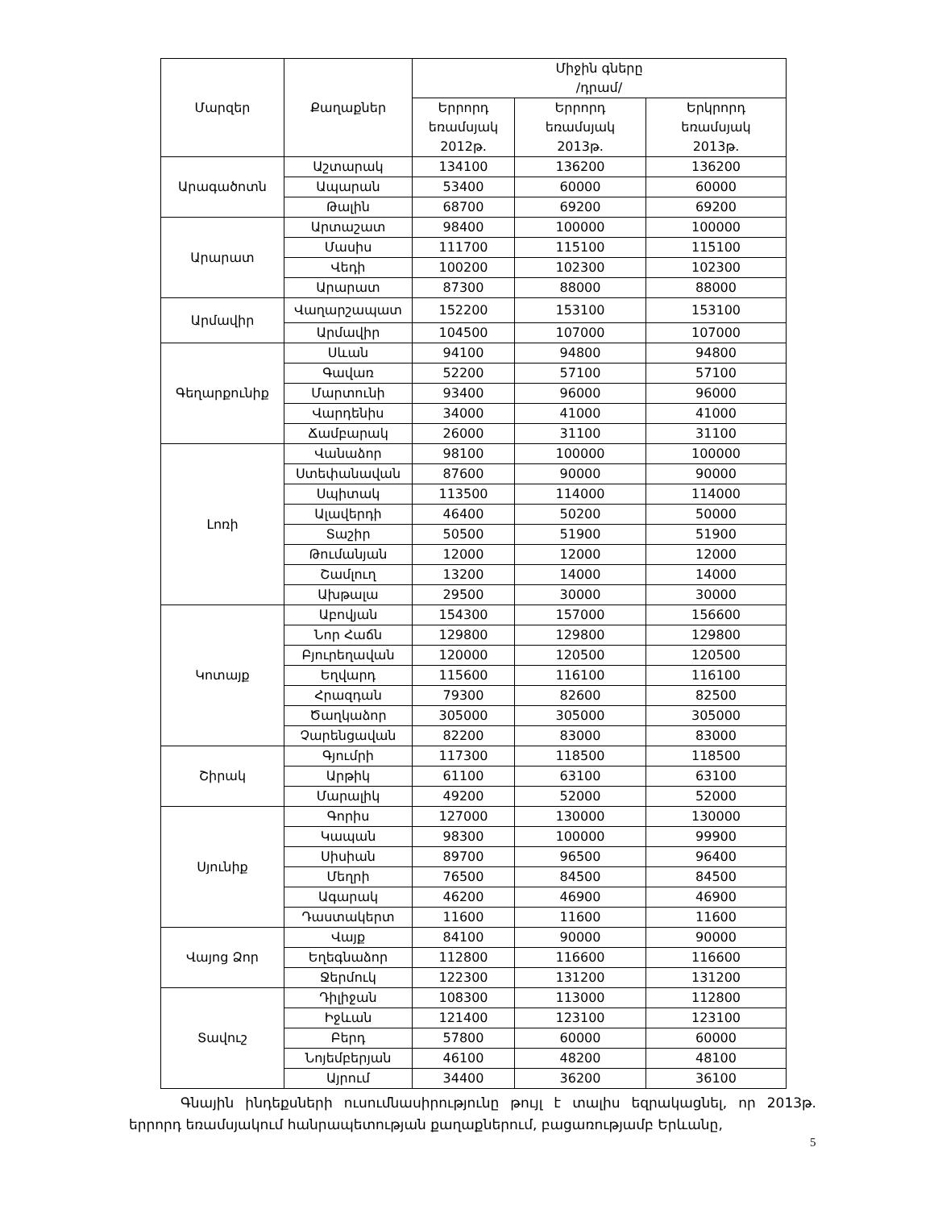| Մարզեր | Քաղաքներ | Միջին գները /դրամ/ | | |
| --- | --- | --- | --- | --- |
| | | Երրորդ եռամսյակ 2012թ. | Երրորդ եռամսյակ 2013թ. | Երկրորդ եռամսյակ 2013թ. |
| Արագածոտն | Աշտարակ | 134100 | 136200 | 136200 |
| | Ապարան | 53400 | 60000 | 60000 |
| | Թալին | 68700 | 69200 | 69200 |
| Արարատ | Արտաշատ | 98400 | 100000 | 100000 |
| | Մասիս | 111700 | 115100 | 115100 |
| | Վեդի | 100200 | 102300 | 102300 |
| | Արարատ | 87300 | 88000 | 88000 |
| Արմավիր | Վաղարշապատ | 152200 | 153100 | 153100 |
| | Արմավիր | 104500 | 107000 | 107000 |
| Գեղարքունիք | Սևան | 94100 | 94800 | 94800 |
| | Գավառ | 52200 | 57100 | 57100 |
| | Մարտունի | 93400 | 96000 | 96000 |
| | Վարդենիս | 34000 | 41000 | 41000 |
| | Ճամբարակ | 26000 | 31100 | 31100 |
| Լոռի | Վանաձոր | 98100 | 100000 | 100000 |
| | Ստեփանավան | 87600 | 90000 | 90000 |
| | Սպիտակ | 113500 | 114000 | 114000 |
| | Ալավերդի | 46400 | 50200 | 50000 |
| | Տաշիր | 50500 | 51900 | 51900 |
| | Թումանյան | 12000 | 12000 | 12000 |
| | Շամլուղ | 13200 | 14000 | 14000 |
| | Ախթալա | 29500 | 30000 | 30000 |
| Կոտայք | Աբովյան | 154300 | 157000 | 156600 |
| | Նոր Հաճն | 129800 | 129800 | 129800 |
| | Բյուրեղավան | 120000 | 120500 | 120500 |
| | Եղվարդ | 115600 | 116100 | 116100 |
| | Հրազդան | 79300 | 82600 | 82500 |
| | Ծաղկաձոր | 305000 | 305000 | 305000 |
| | Չարենցավան | 82200 | 83000 | 83000 |
| Շիրակ | Գյումրի | 117300 | 118500 | 118500 |
| | Արթիկ | 61100 | 63100 | 63100 |
| | Մարալիկ | 49200 | 52000 | 52000 |
| Սյունիք | Գորիս | 127000 | 130000 | 130000 |
| | Կապան | 98300 | 100000 | 99900 |
| | Սիսիան | 89700 | 96500 | 96400 |
| | Մեղրի | 76500 | 84500 | 84500 |
| | Ագարակ | 46200 | 46900 | 46900 |
| | Դաստակերտ | 11600 | 11600 | 11600 |
| Վայոց Ձոր | Վայք | 84100 | 90000 | 90000 |
| | Եղեգնաձոր | 112800 | 116600 | 116600 |
| | Ջերմուկ | 122300 | 131200 | 131200 |
| Տավուշ | Դիլիջան | 108300 | 113000 | 112800 |
| | Իջևան | 121400 | 123100 | 123100 |
| | Բերդ | 57800 | 60000 | 60000 |
| | Նոյեմբերյան | 46100 | 48200 | 48100 |
| | Այրում | 34400 | 36200 | 36100 |
Գնային ինդեքսների ուսումնասիրությունը թույլ է տալիս եզրակացնել, որ 2013թ. երրորդ եռամսյակում հանրապետության քաղաքներում, բացառությամբ Երևանը,
5